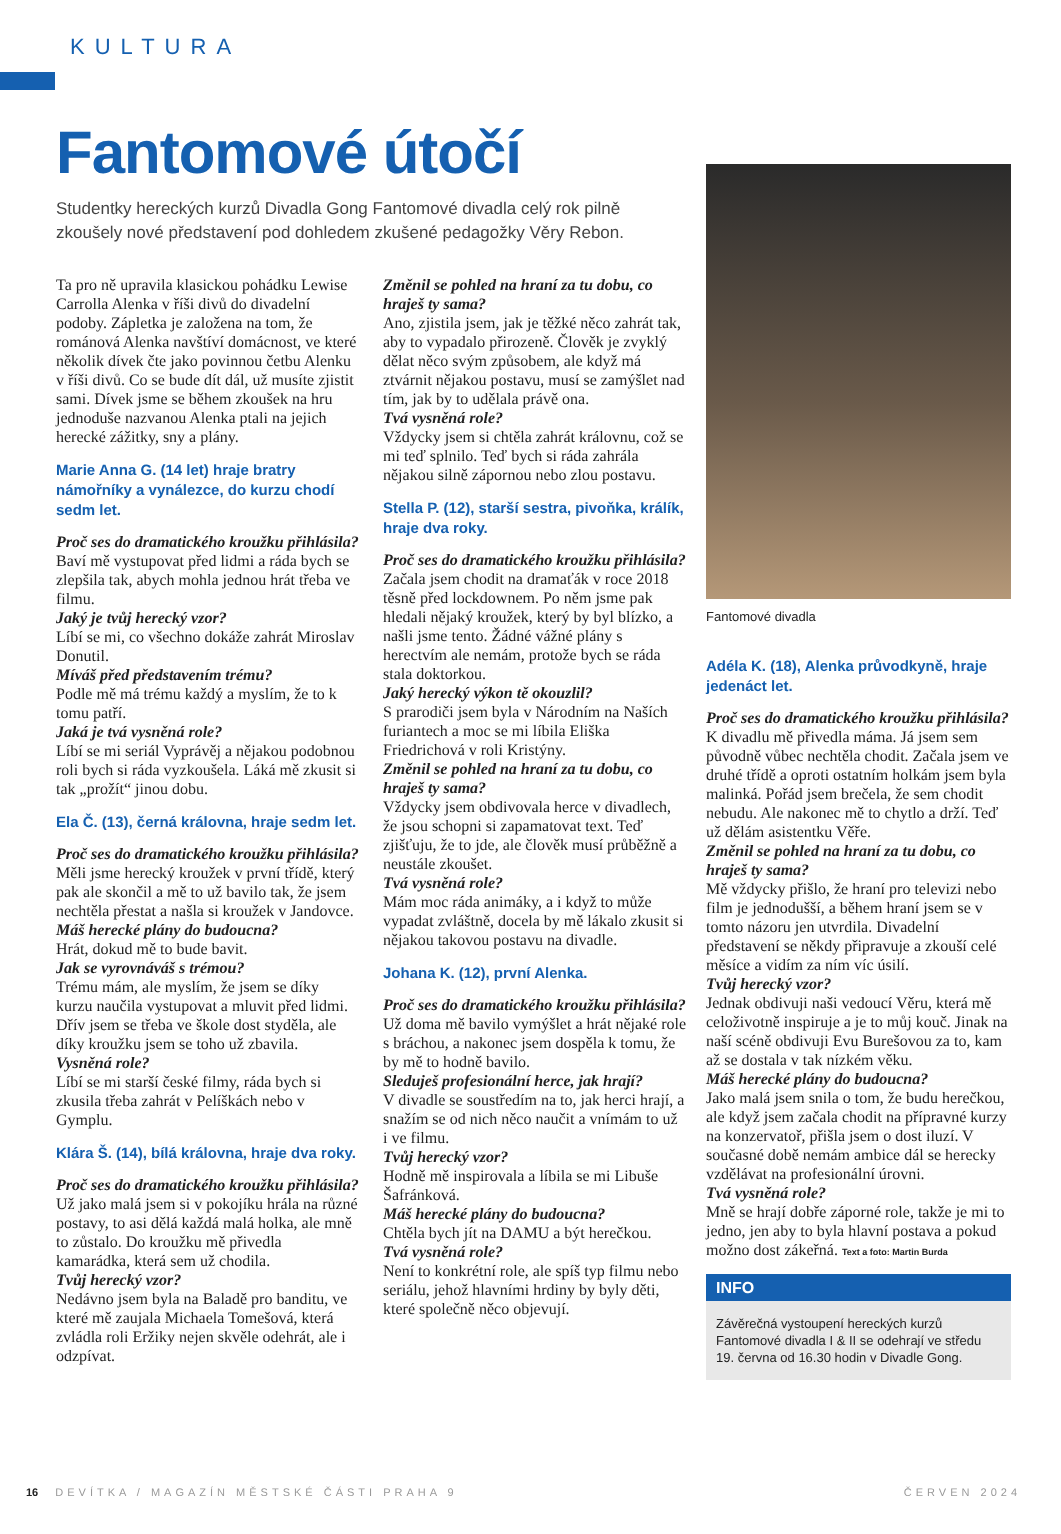KULTURA
Fantomové útočí
Studentky hereckých kurzů Divadla Gong Fantomové divadla celý rok pilně zkoušely nové představení pod dohledem zkušené pedagožky Věry Rebon.
Ta pro ně upravila klasickou pohádku Lewise Carrolla Alenka v říši divů do divadelní podoby. Zápletka je založena na tom, že románová Alenka navštíví domácnost, ve které několik dívek čte jako povinnou četbu Alenku v říši divů. Co se bude dít dál, už musíte zjistit sami. Dívek jsme se během zkoušek na hru jednoduše nazvanou Alenka ptali na jejich herecké zážitky, sny a plány.
Marie Anna G. (14 let) hraje bratry námořníky a vynálezce, do kurzu chodí sedm let.
Proč ses do dramatického kroužku přihlásila?
Baví mě vystupovat před lidmi a ráda bych se zlepšila tak, abych mohla jednou hrát třeba ve filmu.
Jaký je tvůj herecký vzor?
Líbí se mi, co všechno dokáže zahrát Miroslav Donutil.
Míváš před představením trému?
Podle mě má trému každý a myslím, že to k tomu patří.
Jaká je tvá vysněná role?
Líbí se mi seriál Vyprávěj a nějakou podobnou roli bych si ráda vyzkoušela. Láká mě zkusit si tak „prožít“ jinou dobu.
Ela Č. (13), černá královna, hraje sedm let.
Proč ses do dramatického kroužku přihlásila?
Měli jsme herecký kroužek v první třídě, který pak ale skončil a mě to už bavilo tak, že jsem nechtěla přestat a našla si kroužek v Jandovce.
Máš herecké plány do budoucna?
Hrát, dokud mě to bude bavit.
Jak se vyrovnáváš s trémou?
Trému mám, ale myslím, že jsem se díky kurzu naučila vystupovat a mluvit před lidmi. Dřív jsem se třeba ve škole dost styděla, ale díky kroužku jsem se toho už zbavila.
Vysněná role?
Líbí se mi starší české filmy, ráda bych si zkusila třeba zahrát v Pelíškách nebo v Gymplu.
Klára Š. (14), bílá královna, hraje dva roky.
Proč ses do dramatického kroužku přihlásila?
Už jako malá jsem si v pokojíku hrála na různé postavy, to asi dělá každá malá holka, ale mně to zůstalo. Do kroužku mě přivedla kamarádka, která sem už chodila.
Tvůj herecký vzor?
Nedávno jsem byla na Baladě pro banditu, ve které mě zaujala Michaela Tomešová, která zvládla roli Eržiky nejen skvěle odehrát, ale i odzpívat.
Změnil se pohled na hraní za tu dobu, co hraješ ty sama?
Ano, zjistila jsem, jak je těžké něco zahrát tak, aby to vypadalo přirozeně. Člověk je zvyklý dělat něco svým způsobem, ale když má ztvárnit nějakou postavu, musí se zamýšlet nad tím, jak by to udělala právě ona.
Tvá vysněná role?
Vždycky jsem si chtěla zahrát královnu, což se mi teď splnilo. Teď bych si ráda zahrála nějakou silně zápornou nebo zlou postavu.
Stella P. (12), starší sestra, pivoňka, králík, hraje dva roky.
Proč ses do dramatického kroužku přihlásila?
Začala jsem chodit na dramaťák v roce 2018 těsně před lockdownem. Po něm jsme pak hledali nějaký kroužek, který by byl blízko, a našli jsme tento. Žádné vážné plány s herectvím ale nemám, protože bych se ráda stala doktorkou.
Jaký herecký výkon tě okouzlil?
S prarodiči jsem byla v Národním na Naších furiantech a moc se mi líbila Eliška Friedrichová v roli Kristýny.
Změnil se pohled na hraní za tu dobu, co hraješ ty sama?
Vždycky jsem obdivovala herce v divadlech, že jsou schopni si zapamatovat text. Teď zjišťuju, že to jde, ale člověk musí průběžně a neustále zkoušet.
Tvá vysněná role?
Mám moc ráda animáky, a i když to může vypadat zvláštně, docela by mě lákalo zkusit si nějakou takovou postavu na divadle.
Johana K. (12), první Alenka.
Proč ses do dramatického kroužku přihlásila?
Už doma mě bavilo vymýšlet a hrát nějaké role s bráchou, a nakonec jsem dospěla k tomu, že by mě to hodně bavilo.
Sleduješ profesionální herce, jak hrají?
V divadle se soustředím na to, jak herci hrají, a snažím se od nich něco naučit a vnímám to už i ve filmu.
Tvůj herecký vzor?
Hodně mě inspirovala a líbila se mi Libuše Šafránková.
Máš herecké plány do budoucna?
Chtěla bych jít na DAMU a být herečkou.
Tvá vysněná role?
Není to konkrétní role, ale spíš typ filmu nebo seriálu, jehož hlavními hrdiny by byly děti, které společně něco objevují.
Fantomové divadla
Adéla K. (18), Alenka průvodkyně, hraje jedenáct let.
Proč ses do dramatického kroužku přihlásila?
K divadlu mě přivedla máma. Já jsem sem původně vůbec nechtěla chodit. Začala jsem ve druhé třídě a oproti ostatním holkám jsem byla malinká. Pořád jsem brečela, že sem chodit nebudu. Ale nakonec mě to chytlo a drží. Teď už dělám asistentku Věře.
Změnil se pohled na hraní za tu dobu, co hraješ ty sama?
Mě vždycky přišlo, že hraní pro televizi nebo film je jednodušší, a během hraní jsem se v tomto názoru jen utvrdila. Divadelní představení se někdy připravuje a zkouší celé měsíce a vidím za ním víc úsilí.
Tvůj herecký vzor?
Jednak obdivuji naši vedoucí Věru, která mě celoživotně inspiruje a je to můj kouč. Jinak na naší scéně obdivuji Evu Burešovou za to, kam až se dostala v tak nízkém věku.
Máš herecké plány do budoucna?
Jako malá jsem snila o tom, že budu herečkou, ale když jsem začala chodit na přípravné kurzy na konzervatoř, přišla jsem o dost iluzí. V současné době nemám ambice dál se herecky vzdělávat na profesionální úrovni.
Tvá vysněná role?
Mně se hrají dobře záporné role, takže je mi to jedno, jen aby to byla hlavní postava a pokud možno dost zákeřná. Text a foto: Martin Burda
INFO
Závěrečná vystoupení hereckých kurzů Fantomové divadla I & II se odehrají ve středu 19. června od 16.30 hodin v Divadle Gong.
16 DEVÍTKA / MAGAZÍN MĚSTSKÉ ČÁSTI PRAHA 9 ČERVEN 2024